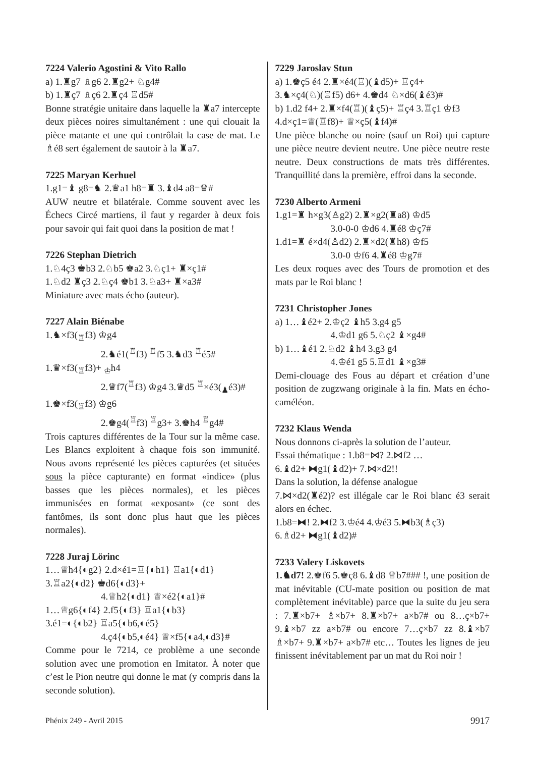7224 Valerio Agostini & Vito Rallo
a) 1.♜g7 ♗g6 2.♜g2+ ♘g4#
b) 1.♜ç7 ♗ç6 2.♜ç4 ♖d5#
Bonne stratégie unitaire dans laquelle la ♜a7 intercepte deux pièces noires simultanément : une qui clouait la pièce matante et une qui contrôlait la case de mat. Le ♗é8 sert également de sautoir à la ♜a7.
7225 Maryan Kerhuel
1.g1=♝ g8=♞ 2.♛a1 h8=♜ 3.♝d4 a8=♛#
AUW neutre et bilatérale. Comme souvent avec les Échecs Circé martiens, il faut y regarder à deux fois pour savoir qui fait quoi dans la position de mat !
7226 Stephan Dietrich
1.♘4ç3 ♚b3 2.♘b5 ♚a2 3.♘ç1+ ♜×ç1#
1.♘d2 ♜ç3 2.♘ç4 ♚b1 3.♘a3+ ♜×a3#
Miniature avec mats écho (auteur).
7227 Alain Biénabe
1.♞×f3(<sub>♖</sub>f3) ♔g4
2.♞é1(<sup>♖</sup>f3) <sup>♖</sup>f5 3.♞d3 <sup>♖</sup>é5#
1.♛×f3(<sub>♖</sub>f3)+ <sub>♔</sub>h4
2.♛f7(<sup>♖</sup>f3) ♔g4 3.♛d5 <sup>♖</sup>×é3(<sub>♟</sub>é3)#
1.♚×f3(<sub>♖</sub>f3) ♔g6
2.♚g4(<sup>♖</sup>f3) <sup>♖</sup>g3+ 3.♚h4 <sup>♖</sup>g4#
Trois captures différentes de la Tour sur la même case. Les Blancs exploitent à chaque fois son immunité. Nous avons représenté les pièces capturées (et situées sous la pièce capturante) en format «indice» (plus basses que les pièces normales), et les pièces immunisées en format «exposant» (ce sont des fantômes, ils sont donc plus haut que les pièces normales).
7228 Juraj Lörinc
1…♕h4{◐g2} 2.d×é1=♖{◐h1} ♖a1{◐d1}
3.♖a2{◐d2} ♚d6{◐d3}+
4.♕h2{◐d1} ♕×é2{◐a1}#
1…♕g6{◐f4} 2.f5{◐f3} ♖a1{◐b3}
3.é1=◐{◐b2} ♖a5{◐b6,◐é5}
4.ç4{◐b5,◐é4} ♕×f5{◐a4,◐d3}#
Comme pour le 7214, ce problème a une seconde solution avec une promotion en Imitator. À noter que c’est le Pion neutre qui donne le mat (y compris dans la seconde solution).
7229 Jaroslav Stun
a) 1.♚ç5 é4 2.♜×é4(♖)(♝d5)+ ♖ç4+
3.♞×ç4(♘)(♖f5) d6+ 4.♚d4 ♘×d6(♝é3)#
b) 1.d2 f4+ 2.♜×f4(♖)(♝ç5)+ ♖ç4 3.♖ç1 ♔f3
4.d×ç1=♕(♖f8)+ ♕×ç5(♝f4)#
Une pièce blanche ou noire (sauf un Roi) qui capture une pièce neutre devient neutre. Une pièce neutre reste neutre. Deux constructions de mats très différentes. Tranquillité dans la première, effroi dans la seconde.
7230 Alberto Armeni
1.g1=♜ h×g3(♙g2) 2.♜×g2(♜a8) ♔d5
3.0-0-0 ♔d6 4.♜é8 ♔ç7#
1.d1=♜ é×d4(♙d2) 2.♜×d2(♜h8) ♔f5
3.0-0 ♔f6 4.♜é8 ♔g7#
Les deux roques avec des Tours de promotion et des mats par le Roi blanc !
7231 Christopher Jones
a) 1…♝é2+ 2.♔ç2 ♝h5 3.g4 g5
4.♔d1 g6 5.♘ç2 ♝×g4#
b) 1…♝é1 2.♘d2 ♝h4 3.g3 g4
4.♔é1 g5 5.♖d1 ♝×g3#
Demi-clouage des Fous au départ et création d’une position de zugzwang originale à la fin. Mats en écho-caméléon.
7232 Klaus Wenda
Nous donnons ci-après la solution de l’auteur.
Essai thématique : 1.b8=⋈? 2.⋈f2 …
6.♝d2+ ⧓g1(♝d2)+ 7.⋈×d2!!
Dans la solution, la défense analogue
7.⋈×d2(♜é2)? est illégale car le Roi blanc é3 serait alors en échec.
1.b8=⧓! 2.⧓f2 3.♔é4 4.♔é3 5.⧓b3(♗ç3)
6.♗d2+ ⧓g1(♝d2)#
7233 Valery Liskovets
1.♞d7! 2.♚f6 5.♚ç8 6.♝d8 ♕b7### !, une position de mat inévitable (CU-mate position ou position de mat complètement inévitable) parce que la suite du jeu sera : 7.♜×b7+ ♗×b7+ 8.♜×b7+ a×b7# ou 8…ç×b7+ 9.♝×b7 zz a×b7# ou encore 7…ç×b7 zz 8.♝×b7 ♗×b7+ 9.♜×b7+ a×b7# etc… Toutes les lignes de jeu finissent inévitablement par un mat du Roi noir !
Phénix 249 - Avril 2015 9917